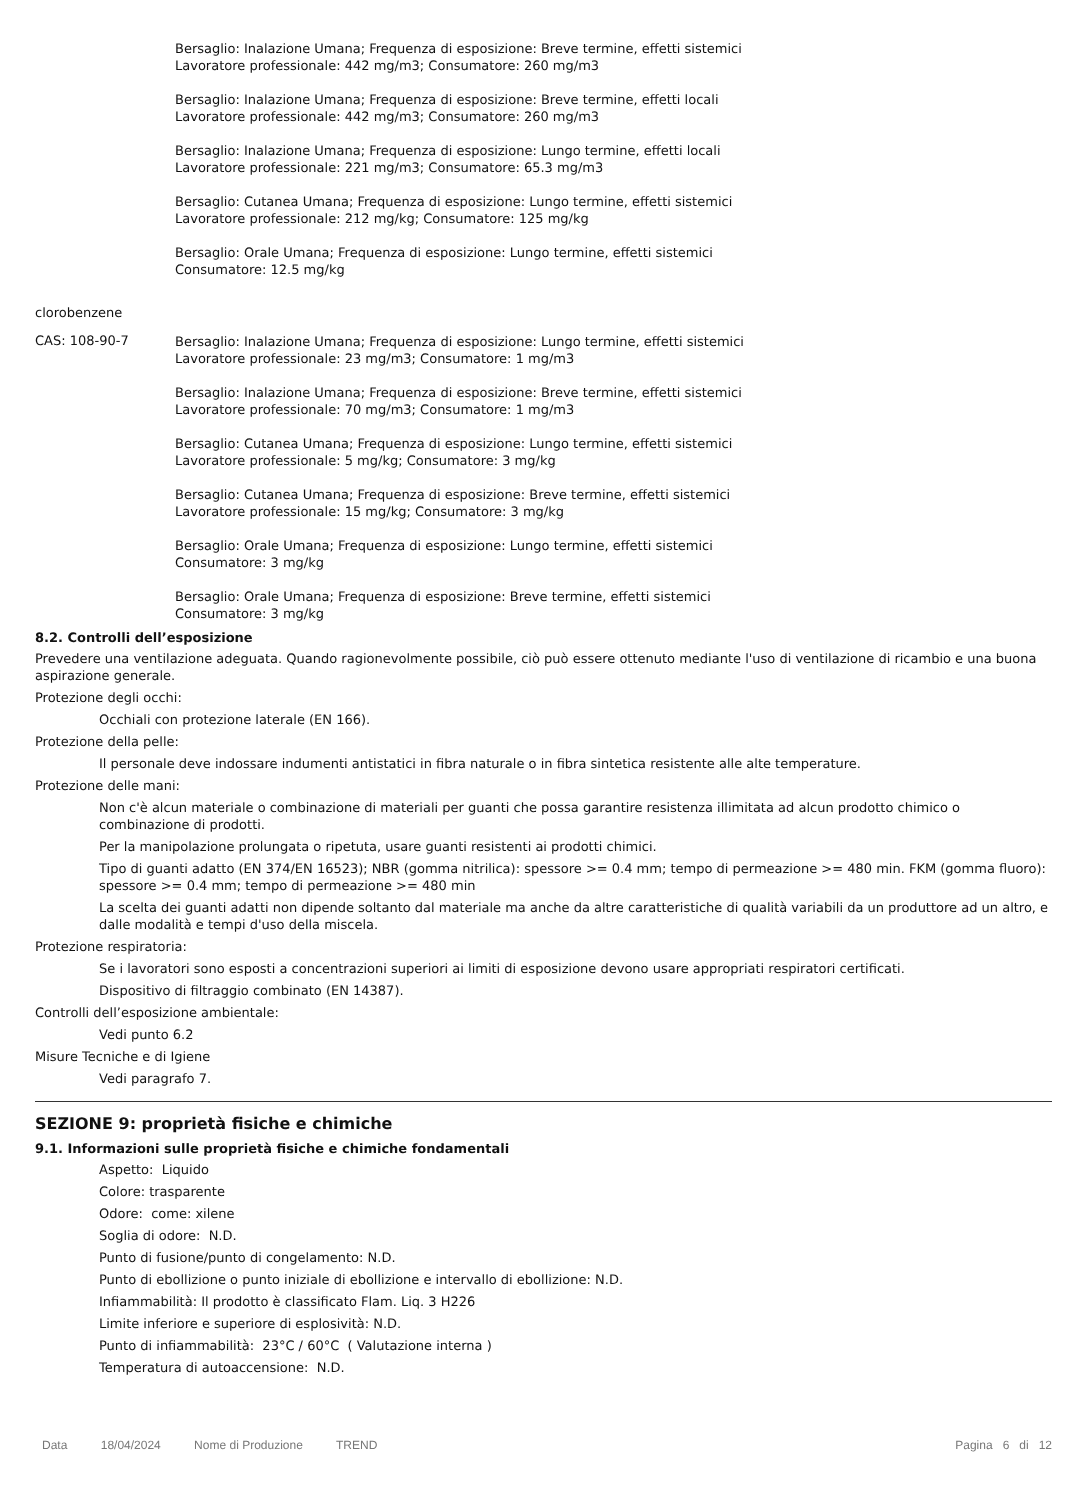Bersaglio: Inalazione Umana; Frequenza di esposizione: Breve termine, effetti sistemici
Lavoratore professionale: 442 mg/m3; Consumatore: 260 mg/m3
Bersaglio: Inalazione Umana; Frequenza di esposizione: Breve termine, effetti locali
Lavoratore professionale: 442 mg/m3; Consumatore: 260 mg/m3
Bersaglio: Inalazione Umana; Frequenza di esposizione: Lungo termine, effetti locali
Lavoratore professionale: 221 mg/m3; Consumatore: 65.3 mg/m3
Bersaglio: Cutanea Umana; Frequenza di esposizione: Lungo termine, effetti sistemici
Lavoratore professionale: 212 mg/kg; Consumatore: 125 mg/kg
Bersaglio: Orale Umana; Frequenza di esposizione: Lungo termine, effetti sistemici
Consumatore: 12.5 mg/kg
clorobenzene
CAS: 108-90-7
Bersaglio: Inalazione Umana; Frequenza di esposizione: Lungo termine, effetti sistemici
Lavoratore professionale: 23 mg/m3; Consumatore: 1 mg/m3
Bersaglio: Inalazione Umana; Frequenza di esposizione: Breve termine, effetti sistemici
Lavoratore professionale: 70 mg/m3; Consumatore: 1 mg/m3
Bersaglio: Cutanea Umana; Frequenza di esposizione: Lungo termine, effetti sistemici
Lavoratore professionale: 5 mg/kg; Consumatore: 3 mg/kg
Bersaglio: Cutanea Umana; Frequenza di esposizione: Breve termine, effetti sistemici
Lavoratore professionale: 15 mg/kg; Consumatore: 3 mg/kg
Bersaglio: Orale Umana; Frequenza di esposizione: Lungo termine, effetti sistemici
Consumatore: 3 mg/kg
Bersaglio: Orale Umana; Frequenza di esposizione: Breve termine, effetti sistemici
Consumatore: 3 mg/kg
8.2. Controlli dell’esposizione
Prevedere una ventilazione adeguata. Quando ragionevolmente possibile, ciò può essere ottenuto mediante l'uso di ventilazione di ricambio e una buona aspirazione generale.
Protezione degli occhi:
Occhiali con protezione laterale (EN 166).
Protezione della pelle:
Il personale deve indossare indumenti antistatici in fibra naturale o in fibra sintetica resistente alle alte temperature.
Protezione delle mani:
Non c'è alcun materiale o combinazione di materiali per guanti che possa garantire resistenza illimitata ad alcun prodotto chimico o combinazione di prodotti.
Per la manipolazione prolungata o ripetuta, usare guanti resistenti ai prodotti chimici.
Tipo di guanti adatto (EN 374/EN 16523); NBR (gomma nitrilica): spessore >= 0.4 mm; tempo di permeazione >= 480 min. FKM (gomma fluoro): spessore >= 0.4 mm; tempo di permeazione >= 480 min
La scelta dei guanti adatti non dipende soltanto dal materiale ma anche da altre caratteristiche di qualità variabili da un produttore ad un altro, e dalle modalità e tempi d'uso della miscela.
Protezione respiratoria:
Se i lavoratori sono esposti a concentrazioni superiori ai limiti di esposizione devono usare appropriati respiratori certificati.
Dispositivo di filtraggio combinato (EN 14387).
Controlli dell’esposizione ambientale:
Vedi punto 6.2
Misure Tecniche e di Igiene
Vedi paragrafo 7.
SEZIONE 9: proprietà fisiche e chimiche
9.1. Informazioni sulle proprietà fisiche e chimiche fondamentali
Aspetto: Liquido
Colore: trasparente
Odore: come: xilene
Soglia di odore: N.D.
Punto di fusione/punto di congelamento: N.D.
Punto di ebollizione o punto iniziale di ebollizione e intervallo di ebollizione: N.D.
Infiammabilità: Il prodotto è classificato Flam. Liq. 3 H226
Limite inferiore e superiore di esplosività: N.D.
Punto di infiammabilità: 23°C / 60°C ( Valutazione interna )
Temperatura di autoaccensione: N.D.
Data 18/04/2024 Nome di Produzione TREND
Pagina 6 di 12